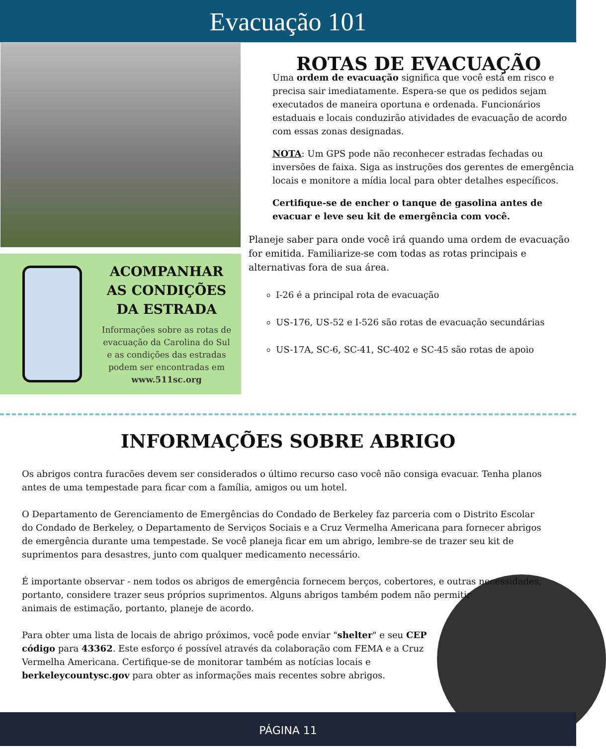Evacuação 101
ACOMPANHAR AS CONDIÇÕES DA ESTRADA
Informações sobre as rotas de evacuação da Carolina do Sul e as condições das estradas podem ser encontradas em www.511sc.org
ROTAS DE EVACUAÇÃO
Uma ordem de evacuação significa que você está em risco e precisa sair imediatamente. Espera-se que os pedidos sejam executados de maneira oportuna e ordenada. Funcionários estaduais e locais conduzirão atividades de evacuação de acordo com essas zonas designadas.
NOTA: Um GPS pode não reconhecer estradas fechadas ou inversões de faixa. Siga as instruções dos gerentes de emergência locais e monitore a mídia local para obter detalhes específicos.
Certifique-se de encher o tanque de gasolina antes de evacuar e leve seu kit de emergência com você.
Planeje saber para onde você irá quando uma ordem de evacuação for emitida. Familiarize-se com todas as rotas principais e alternativas fora de sua área.
I-26 é a principal rota de evacuação
US-176, US-52 e I-526 são rotas de evacuação secundárias
US-17A, SC-6, SC-41, SC-402 e SC-45 são rotas de apoio
INFORMAÇÕES SOBRE ABRIGO
Os abrigos contra furacões devem ser considerados o último recurso caso você não consiga evacuar. Tenha planos antes de uma tempestade para ficar com a família, amigos ou um hotel.
O Departamento de Gerenciamento de Emergências do Condado de Berkeley faz parceria com o Distrito Escolar do Condado de Berkeley, o Departamento de Serviços Sociais e a Cruz Vermelha Americana para fornecer abrigos de emergência durante uma tempestade. Se você planeja ficar em um abrigo, lembre-se de trazer seu kit de suprimentos para desastres, junto com qualquer medicamento necessário.
É importante observar - nem todos os abrigos de emergência fornecem berços, cobertores, e outras necessidades, portanto, considere trazer seus próprios suprimentos. Alguns abrigos também podem não permitir animais de estimação, portanto, planeje de acordo.
Para obter uma lista de locais de abrigo próximos, você pode enviar "shelter" e seu CEP código para 43362. Este esforço é possível através da colaboração com FEMA e a Cruz Vermelha Americana. Certifique-se de monitorar também as notícias locais e berkeleycountysc.gov para obter as informações mais recentes sobre abrigos.
PÁGINA 11